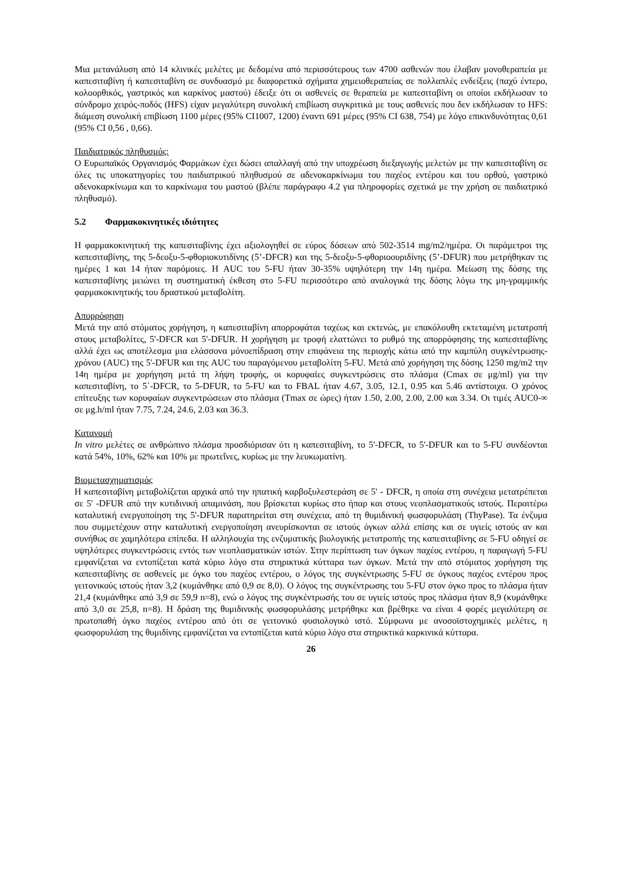Μια μετανάλυση από 14 κλινικές μελέτες με δεδομένα από περισσότερους των 4700 ασθενών που έλαβαν μονοθεραπεία με καπεσιταβίνη ή καπεσιταβίνη σε συνδυασμό με διαφορετικά σχήματα χημειοθεραπείας σε πολλαπλές ενδείξεις (παχύ έντερο, κολοορθικός, γαστρικός και καρκίνος μαστού) έδειξε ότι οι ασθενείς σε θεραπεία με καπεσιταβίνη οι οποίοι εκδήλωσαν το σύνδρομο χειρός-ποδός (HFS) είχαν μεγαλύτερη συνολική επιβίωση συγκριτικά με τους ασθενείς που δεν εκδήλωσαν το HFS: διάμεση συνολική επιβίωση 1100 μέρες (95% CI1007, 1200) έναντι 691 μέρες (95% CI 638, 754) με λόγο επικινδυνότητας 0,61 (95% CI 0,56 , 0,66).
Παιδιατρικός πληθυσμός:
Ο Ευρωπαϊκός Οργανισμός Φαρμάκων έχει δώσει απαλλαγή από την υποχρέωση διεξαγωγής μελετών με την καπεσιταβίνη σε όλες τις υποκατηγορίες του παιδιατρικού πληθυσμού σε αδενοκαρκίνωμα του παχέος εντέρου και του ορθού, γαστρικό αδενοκαρκίνωμα και το καρκίνωμα του μαστού (βλέπε παράγραφο 4.2 για πληροφορίες σχετικά με την χρήση σε παιδιατρικό πληθυσμό).
5.2 Φαρμακοκινητικές ιδιότητες
Η φαρμακοκινητική της καπεσιταβίνης έχει αξιολογηθεί σε εύρος δόσεων από 502-3514 mg/m2/ημέρα. Οι παράμετροι της καπεσιταβίνης, της 5-δεοξυ-5-φθοριοκυτιδίνης (5’-DFCR) και της 5-δεοξυ-5-φθοριοουριδίνης (5’-DFUR) που μετρήθηκαν τις ημέρες 1 και 14 ήταν παρόμοιες. Η AUC του 5-FU ήταν 30-35% υψηλότερη την 14η ημέρα. Μείωση της δόσης της καπεσιταβίνης μειώνει τη συστηματική έκθεση στο 5-FU περισσότερο από αναλογικά της δόσης λόγω της μη-γραμμικής φαρμακοκινητικής του δραστικού μεταβολίτη.
Απορρόφηση
Μετά την από στόματος χορήγηση, η καπεσιταβίνη απορροφάται ταχέως και εκτενώς, με επακόλουθη εκτεταμένη μετατροπή στους μεταβολίτες, 5'-DFCR και 5'-DFUR. Η χορήγηση με τροφή ελαττώνει το ρυθμό της απορρόφησης της καπεσιταβίνης αλλά έχει ως αποτέλεσμα μια ελάσσονα μόνοεπίδραση στην επιφάνεια της περιοχής κάτω από την καμπύλη συγκέντρωσης-χρόνου (AUC) της 5'-DFUR και της AUC του παραγόμενου μεταβολίτη 5-FU. Μετά από χορήγηση της δόσης 1250 mg/m2 την 14η ημέρα με χορήγηση μετά τη λήψη τροφής, οι κορυφαίες συγκεντρώσεις στο πλάσμα (Cmax σε μg/ml) για την καπεσιταβίνη, το 5΄-DFCR, το 5-DFUR, το 5-FU και το FBAL ήταν 4.67, 3.05, 12.1, 0.95 και 5.46 αντίστοιχα. Ο χρόνος επίτευξης των κορυφαίων συγκεντρώσεων στο πλάσμα (Tmax σε ώρες) ήταν 1.50, 2.00, 2.00, 2.00 και 3.34. Οι τιμές AUC0-∞ σε μg.h/ml ήταν 7.75, 7.24, 24.6, 2.03 και 36.3.
Κατανομή
In vitro μελέτες σε ανθρώπινο πλάσμα προσδιόρισαν ότι η καπεσιταβίνη, το 5'-DFCR, το 5'-DFUR και το 5-FU συνδέονται κατά 54%, 10%, 62% και 10% με πρωτεΐνες, κυρίως με την λευκωματίνη.
Βιομετασχηματισμός
Η καπεσιταβίνη μεταβολίζεται αρχικά από την ηπατική καρβοξυλεστεράση σε 5' - DFCR, η οποία στη συνέχεια μετατρέπεται σε 5' -DFUR από την κυτιδινική απαμινάση, που βρίσκεται κυρίως στο ήπαρ και στους νεοπλασματικούς ιστούς. Περαιτέρω καταλυτική ενεργοποίηση της 5'-DFUR παρατηρείται στη συνέχεια, από τη θυμιδινική φωσφορυλάση (ThyPase). Τα ένζυμα που συμμετέχουν στην καταλυτική ενεργοποίηση ανευρίσκονται σε ιστούς όγκων αλλά επίσης και σε υγιείς ιστούς αν και συνήθως σε χαμηλότερα επίπεδα. Η αλληλουχία της ενζυματικής βιολογικής μετατροπής της καπεσιταβίνης σε 5-FU οδηγεί σε υψηλότερες συγκεντρώσεις εντός των νεοπλασματικών ιστών. Στην περίπτωση των όγκων παχέος εντέρου, η παραγωγή 5-FU εμφανίζεται να εντοπίζεται κατά κύριο λόγο στα στηρικτικά κύτταρα των όγκων. Μετά την από στόματος χορήγηση της καπεσιταβίνης σε ασθενείς με όγκο του παχέος εντέρου, ο λόγος της συγκέντρωσης 5-FU σε όγκους παχέος εντέρου προς γειτονικούς ιστούς ήταν 3,2 (κυμάνθηκε από 0,9 σε 8,0). Ο λόγος της συγκέντρωσης του 5-FU στον όγκο προς το πλάσμα ήταν 21,4 (κυμάνθηκε από 3,9 σε 59,9 n=8), ενώ ο λόγος της συγκέντρωσής του σε υγιείς ιστούς προς πλάσμα ήταν 8,9 (κυμάνθηκε από 3,0 σε 25,8, n=8). Η δράση της θυμιδινικής φωσφορυλάσης μετρήθηκε και βρέθηκε να είναι 4 φορές μεγαλύτερη σε πρωτοπαθή όγκο παχέος εντέρου από ότι σε γειτονικό φυσιολογικό ιστό. Σύμφωνα με ανοσοϊστοχημικές μελέτες, η φωσφορυλάση της θυμιδίνης εμφανίζεται να εντοπίζεται κατά κύριο λόγο στα στηρικτικά καρκινικά κύτταρα.
26